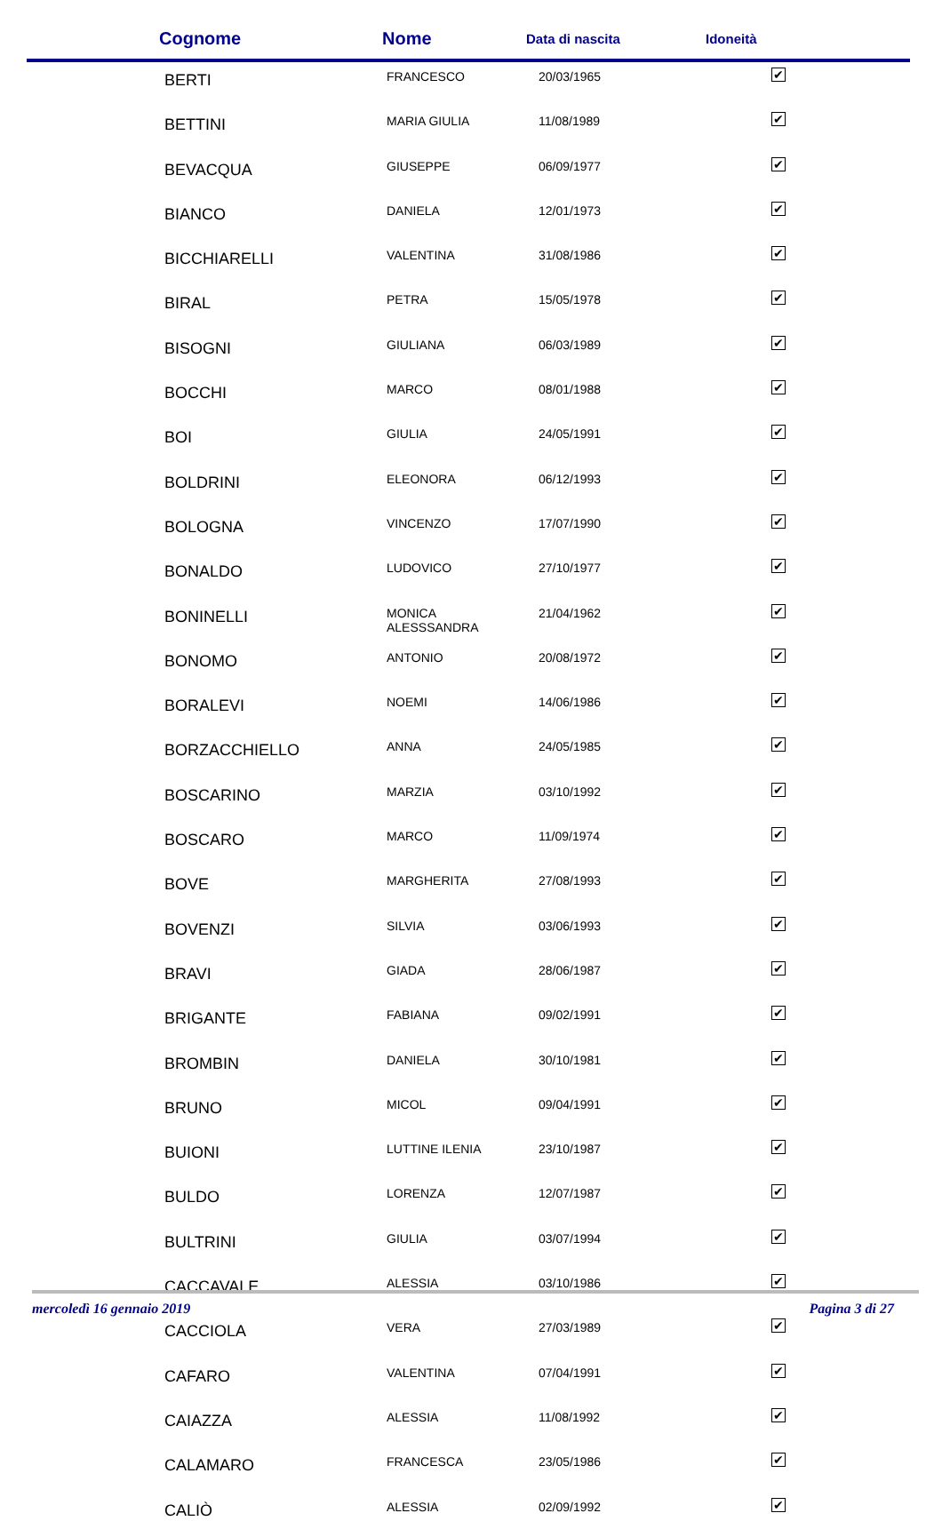| Cognome | Nome | Data di nascita | Idoneità |
| --- | --- | --- | --- |
| BERTI | FRANCESCO | 20/03/1965 | ✔ |
| BETTINI | MARIA GIULIA | 11/08/1989 | ✔ |
| BEVACQUA | GIUSEPPE | 06/09/1977 | ✔ |
| BIANCO | DANIELA | 12/01/1973 | ✔ |
| BICCHIARELLI | VALENTINA | 31/08/1986 | ✔ |
| BIRAL | PETRA | 15/05/1978 | ✔ |
| BISOGNI | GIULIANA | 06/03/1989 | ✔ |
| BOCCHI | MARCO | 08/01/1988 | ✔ |
| BOI | GIULIA | 24/05/1991 | ✔ |
| BOLDRINI | ELEONORA | 06/12/1993 | ✔ |
| BOLOGNA | VINCENZO | 17/07/1990 | ✔ |
| BONALDO | LUDOVICO | 27/10/1977 | ✔ |
| BONINELLI | MONICA ALESSSANDRA | 21/04/1962 | ✔ |
| BONOMO | ANTONIO | 20/08/1972 | ✔ |
| BORALEVI | NOEMI | 14/06/1986 | ✔ |
| BORZACCHIELLO | ANNA | 24/05/1985 | ✔ |
| BOSCARINO | MARZIA | 03/10/1992 | ✔ |
| BOSCARO | MARCO | 11/09/1974 | ✔ |
| BOVE | MARGHERITA | 27/08/1993 | ✔ |
| BOVENZI | SILVIA | 03/06/1993 | ✔ |
| BRAVI | GIADA | 28/06/1987 | ✔ |
| BRIGANTE | FABIANA | 09/02/1991 | ✔ |
| BROMBIN | DANIELA | 30/10/1981 | ✔ |
| BRUNO | MICOL | 09/04/1991 | ✔ |
| BUIONI | LUTTINE ILENIA | 23/10/1987 | ✔ |
| BULDO | LORENZA | 12/07/1987 | ✔ |
| BULTRINI | GIULIA | 03/07/1994 | ✔ |
| CACCAVALE | ALESSIA | 03/10/1986 | ✔ |
| CACCIOLA | VERA | 27/03/1989 | ✔ |
| CAFARO | VALENTINA | 07/04/1991 | ✔ |
| CAIAZZA | ALESSIA | 11/08/1992 | ✔ |
| CALAMARO | FRANCESCA | 23/05/1986 | ✔ |
| CALIÒ | ALESSIA | 02/09/1992 | ✔ |
mercoledì 16 gennaio 2019 Pagina 3 di 27